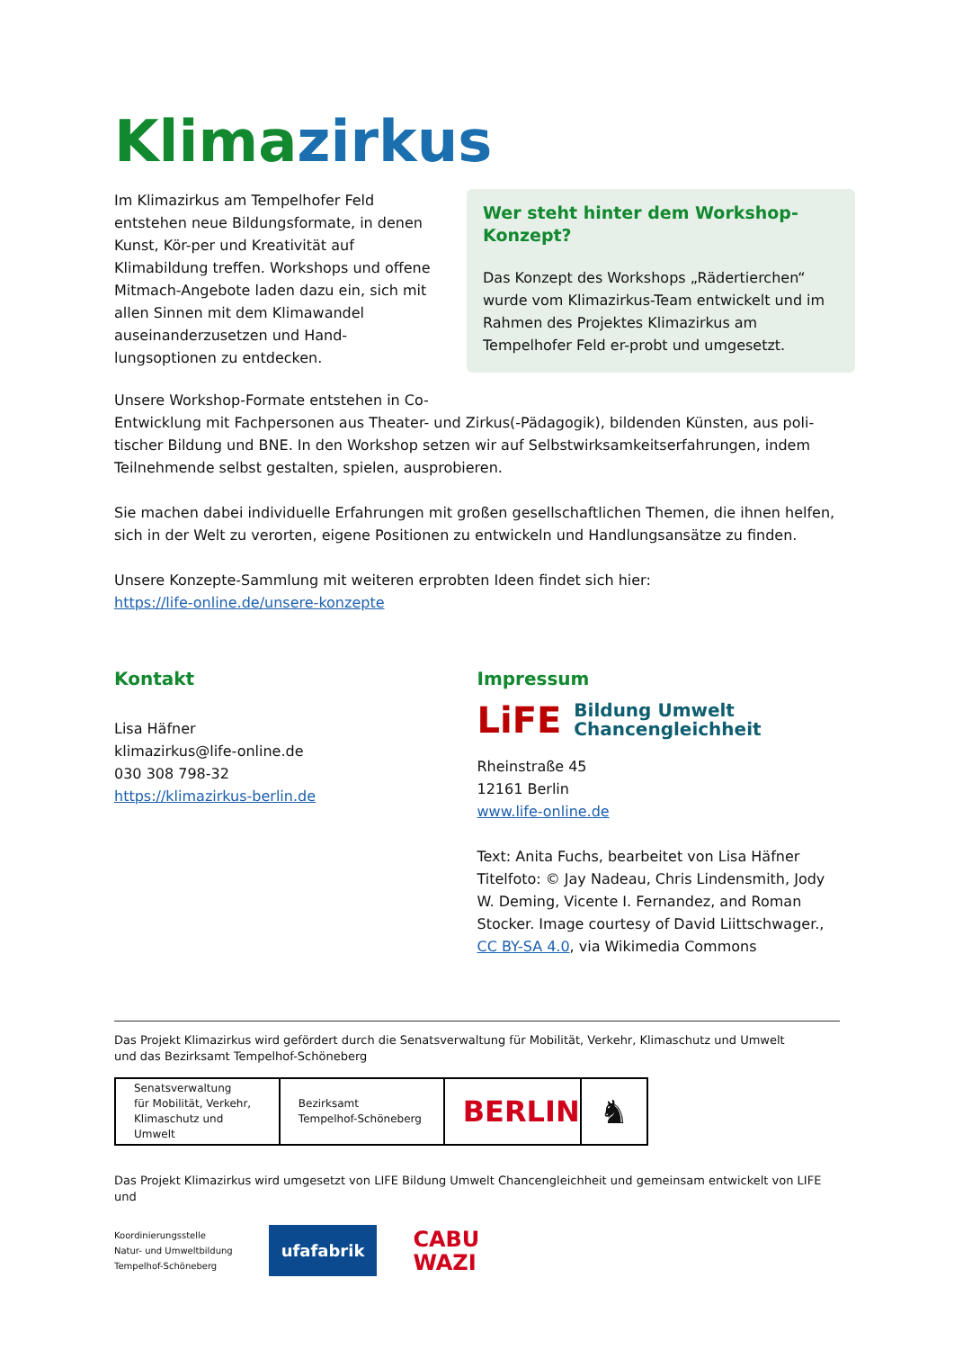Klimazirkus
Im Klimazirkus am Tempelhofer Feld entstehen neue Bildungsformate, in denen Kunst, Kör-per und Kreativität auf Klimabildung treffen. Workshops und offene Mitmach-Angebote laden dazu ein, sich mit allen Sinnen mit dem Klimawandel auseinanderzusetzen und Hand-lungsoptionen zu entdecken.
Wer steht hinter dem Workshop-Konzept?
Das Konzept des Workshops „Rädertierchen“ wurde vom Klimazirkus-Team entwickelt und im Rahmen des Projektes Klimazirkus am Tempelhofer Feld er-probt und umgesetzt.
Unsere Workshop-Formate entstehen in Co-
Entwicklung mit Fachpersonen aus Theater- und Zirkus(-Pädagogik), bildenden Künsten, aus poli-tischer Bildung und BNE. In den Workshop setzen wir auf Selbstwirksamkeitserfahrungen, indem Teilnehmende selbst gestalten, spielen, ausprobieren.
Sie machen dabei individuelle Erfahrungen mit großen gesellschaftlichen Themen, die ihnen helfen, sich in der Welt zu verorten, eigene Positionen zu entwickeln und Handlungsansätze zu finden.
Unsere Konzepte-Sammlung mit weiteren erprobten Ideen findet sich hier:
https://life-online.de/unsere-konzepte
Kontakt
Lisa Häfner
klimazirkus@life-online.de
030 308 798-32
https://klimazirkus-berlin.de
Impressum
LiFE Bildung Umwelt
Chancengleichheit
Rheinstraße 45
12161 Berlin
www.life-online.de
Text: Anita Fuchs, bearbeitet von Lisa Häfner
Titelfoto: © Jay Nadeau, Chris Lindensmith, Jody W. Deming, Vicente I. Fernandez, and Roman Stocker. Image courtesy of David Liittschwager., CC BY-SA 4.0, via Wikimedia Commons
Das Projekt Klimazirkus wird gefördert durch die Senatsverwaltung für Mobilität, Verkehr, Klimaschutz und Umwelt
und das Bezirksamt Tempelhof-Schöneberg
Senatsverwaltung
für Mobilität, Verkehr,
Klimaschutz und Umwelt
Bezirksamt
Tempelhof-Schöneberg
BERLIN
♞
Das Projekt Klimazirkus wird umgesetzt von LIFE Bildung Umwelt Chancengleichheit und gemeinsam entwickelt von LIFE und
Koordinierungsstelle
Natur- und Umweltbildung
Tempelhof-Schöneberg
ufafabrik
CABU
WAZI